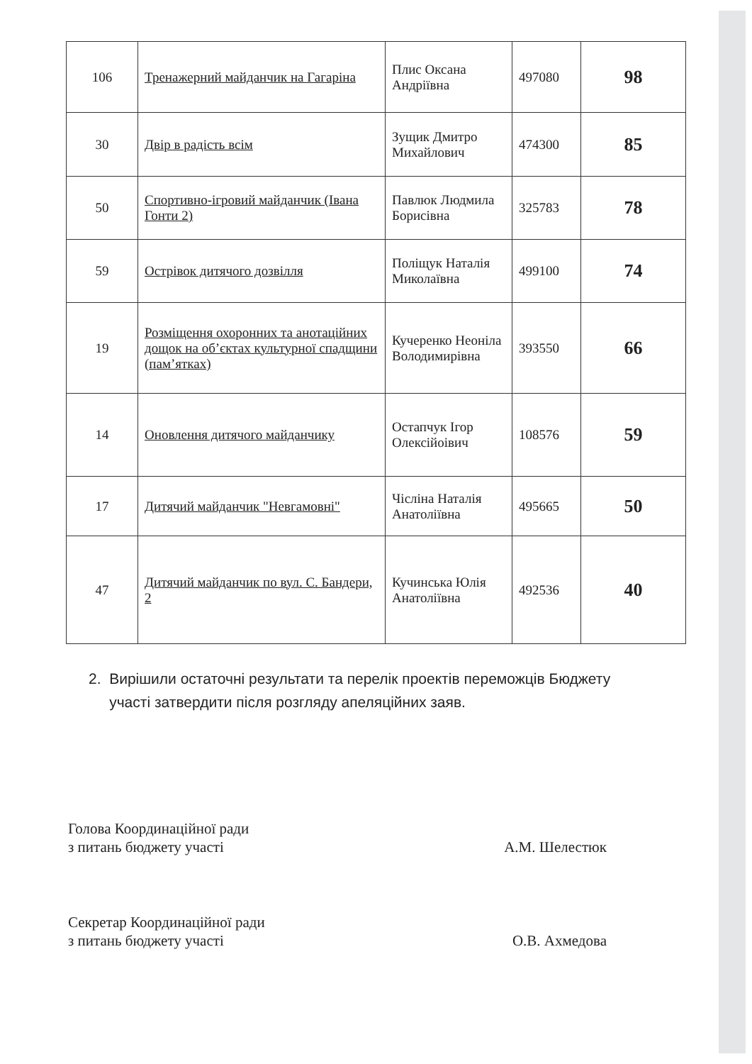| 106 | Тренажерний майданчик на Гагаріна | Плис Оксана Андріївна | 497080 | 98 |
| 30 | Двір в радість всім | Зущик Дмитро Михайлович | 474300 | 85 |
| 50 | Спортивно-ігровий майданчик (Івана Гонти 2) | Павлюк Людмила Борисівна | 325783 | 78 |
| 59 | Острівок дитячого дозвілля | Поліщук Наталія Миколаївна | 499100 | 74 |
| 19 | Розміщення охоронних та анотаційних дощок на об’єктах культурної спадщини (пам’ятках) | Кучеренко Неоніла Володимирівна | 393550 | 66 |
| 14 | Оновлення дитячого майданчику | Остапчук Ігор Олексійоівич | 108576 | 59 |
| 17 | Дитячий майданчик "Невгамовні" | Чісліна Наталія Анатоліївна | 495665 | 50 |
| 47 | Дитячий майданчик по вул. С. Бандери, 2 | Кучинська Юлія Анатоліївна | 492536 | 40 |
2. Вирішили остаточні результати та перелік проектів переможців Бюджету
участі затвердити після розгляду апеляційних заяв.
Голова Координаційної ради
з питань бюджету участі
А.М. Шелестюк
Секретар Координаційної ради
з питань бюджету участі
О.В. Ахмедова